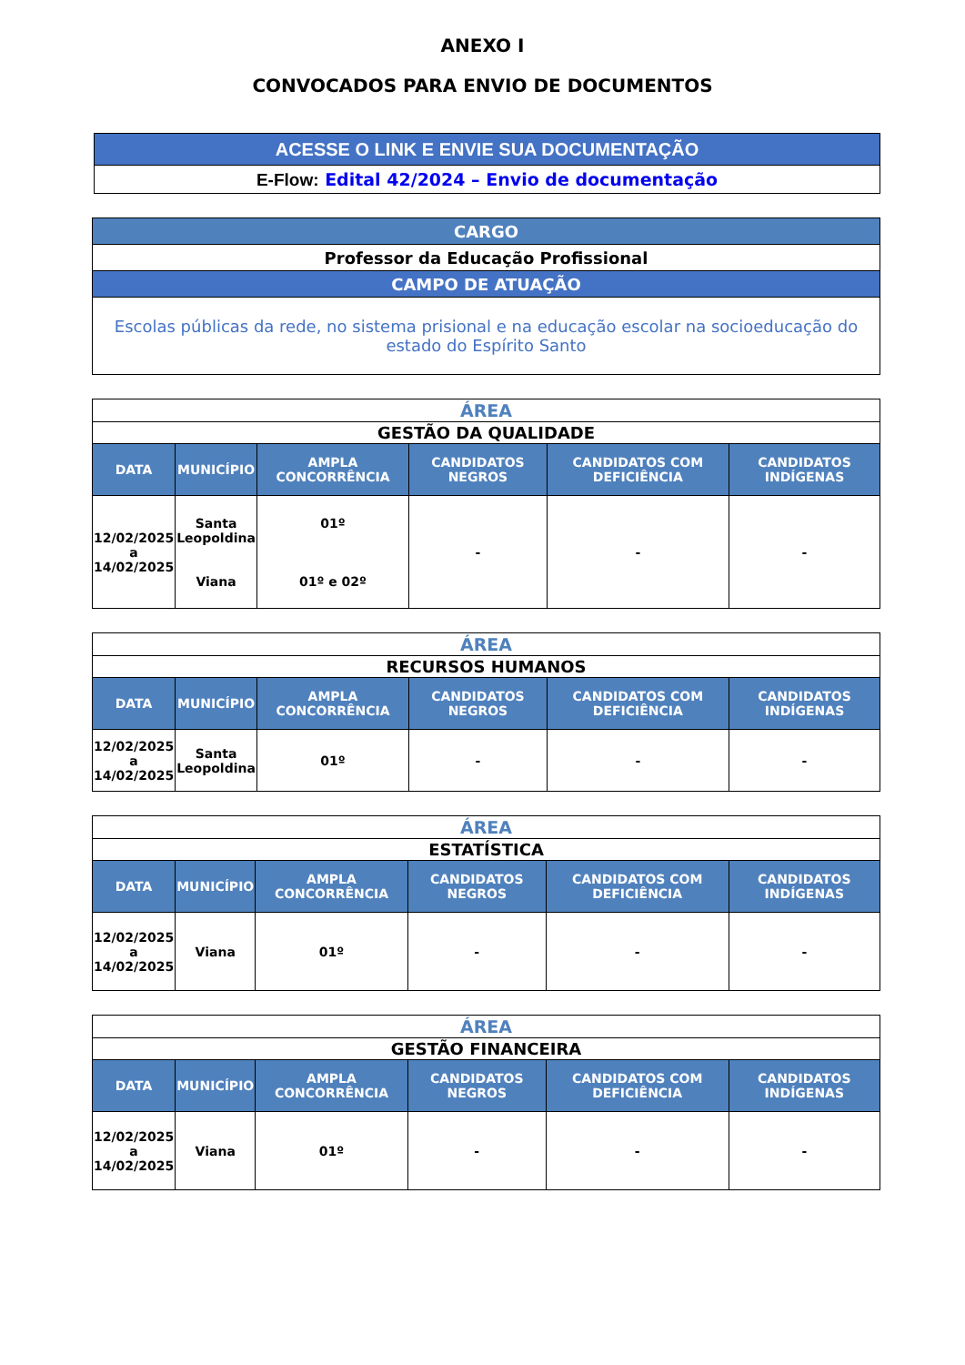ANEXO I
CONVOCADOS PARA ENVIO DE DOCUMENTOS
| ACESSE O LINK E ENVIE SUA DOCUMENTAÇÃO |
| E-Flow: Edital 42/2024 – Envio de documentação |
| CARGO |
| Professor da Educação Profissional |
| CAMPO DE ATUAÇÃO |
| Escolas públicas da rede, no sistema prisional e na educação escolar na socioeducação do estado do Espírito Santo |
| ÁREA | | | | | |
| GESTÃO DA QUALIDADE | | | | | |
| DATA | MUNICÍPIO | AMPLA CONCORRÊNCIA | CANDIDATOS NEGROS | CANDIDATOS COM DEFICIÊNCIA | CANDIDATOS INDÍGENAS |
| 12/02/2025 a 14/02/2025 | Santa Leopoldina Viana | 01º 01º e 02º | - | - | - |
| ÁREA | | | | | |
| RECURSOS HUMANOS | | | | | |
| DATA | MUNICÍPIO | AMPLA CONCORRÊNCIA | CANDIDATOS NEGROS | CANDIDATOS COM DEFICIÊNCIA | CANDIDATOS INDÍGENAS |
| 12/02/2025 a 14/02/2025 | Santa Leopoldina | 01º | - | - | - |
| ÁREA | | | | | |
| ESTATÍSTICA | | | | | |
| DATA | MUNICÍPIO | AMPLA CONCORRÊNCIA | CANDIDATOS NEGROS | CANDIDATOS COM DEFICIÊNCIA | CANDIDATOS INDÍGENAS |
| 12/02/2025 a 14/02/2025 | Viana | 01º | - | - | - |
| ÁREA | | | | | |
| GESTÃO FINANCEIRA | | | | | |
| DATA | MUNICÍPIO | AMPLA CONCORRÊNCIA | CANDIDATOS NEGROS | CANDIDATOS COM DEFICIÊNCIA | CANDIDATOS INDÍGENAS |
| 12/02/2025 a 14/02/2025 | Viana | 01º | - | - | - |